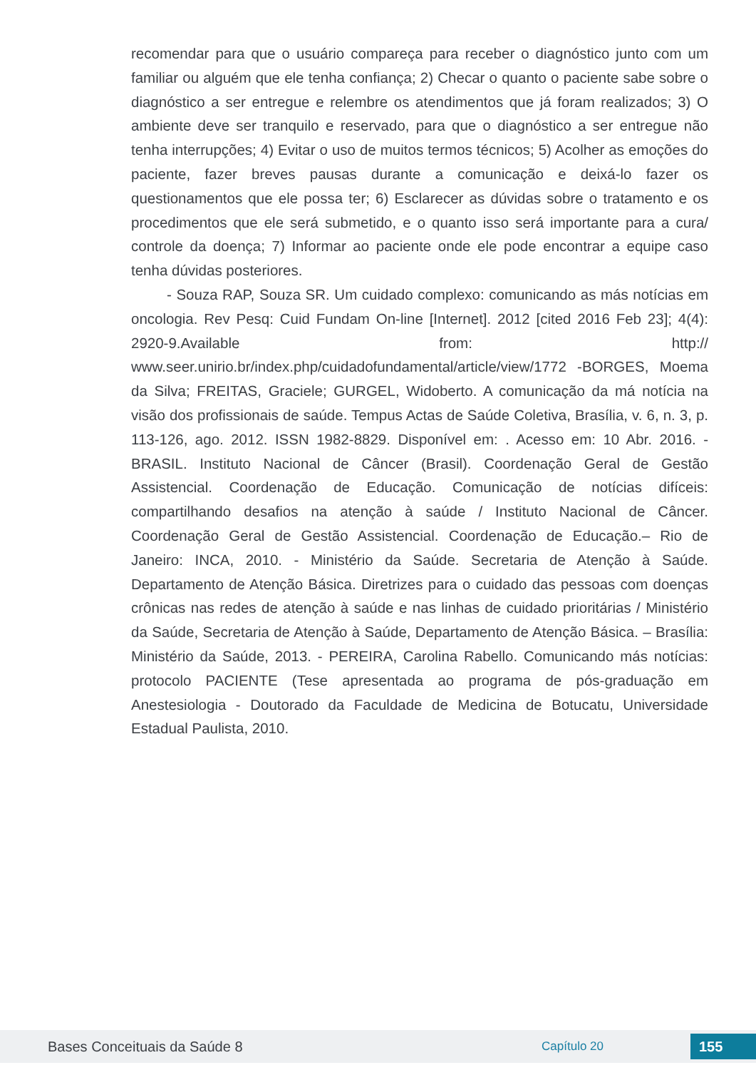recomendar para que o usuário compareça para receber o diagnóstico junto com um familiar ou alguém que ele tenha confiança; 2) Checar o quanto o paciente sabe sobre o diagnóstico a ser entregue e relembre os atendimentos que já foram realizados; 3) O ambiente deve ser tranquilo e reservado, para que o diagnóstico a ser entregue não tenha interrupções; 4) Evitar o uso de muitos termos técnicos; 5) Acolher as emoções do paciente, fazer breves pausas durante a comunicação e deixá-lo fazer os questionamentos que ele possa ter; 6) Esclarecer as dúvidas sobre o tratamento e os procedimentos que ele será submetido, e o quanto isso será importante para a cura/ controle da doença; 7) Informar ao paciente onde ele pode encontrar a equipe caso tenha dúvidas posteriores.
- Souza RAP, Souza SR. Um cuidado complexo: comunicando as más notícias em oncologia. Rev Pesq: Cuid Fundam On-line [Internet]. 2012 [cited 2016 Feb 23]; 4(4): 2920-9.Available from: http:// www.seer.unirio.br/index.php/cuidadofundamental/article/view/1772 -BORGES, Moema da Silva; FREITAS, Graciele; GURGEL, Widoberto. A comunicação da má notícia na visão dos profissionais de saúde. Tempus Actas de Saúde Coletiva, Brasília, v. 6, n. 3, p. 113-126, ago. 2012. ISSN 1982-8829. Disponível em: . Acesso em: 10 Abr. 2016. - BRASIL. Instituto Nacional de Câncer (Brasil). Coordenação Geral de Gestão Assistencial. Coordenação de Educação. Comunicação de notícias difíceis: compartilhando desafios na atenção à saúde / Instituto Nacional de Câncer. Coordenação Geral de Gestão Assistencial. Coordenação de Educação.– Rio de Janeiro: INCA, 2010. - Ministério da Saúde. Secretaria de Atenção à Saúde. Departamento de Atenção Básica. Diretrizes para o cuidado das pessoas com doenças crônicas nas redes de atenção à saúde e nas linhas de cuidado prioritárias / Ministério da Saúde, Secretaria de Atenção à Saúde, Departamento de Atenção Básica. – Brasília: Ministério da Saúde, 2013. - PEREIRA, Carolina Rabello. Comunicando más notícias: protocolo PACIENTE (Tese apresentada ao programa de pós-graduação em Anestesiologia - Doutorado da Faculdade de Medicina de Botucatu, Universidade Estadual Paulista, 2010.
Bases Conceituais da Saúde 8 Capítulo 20 155